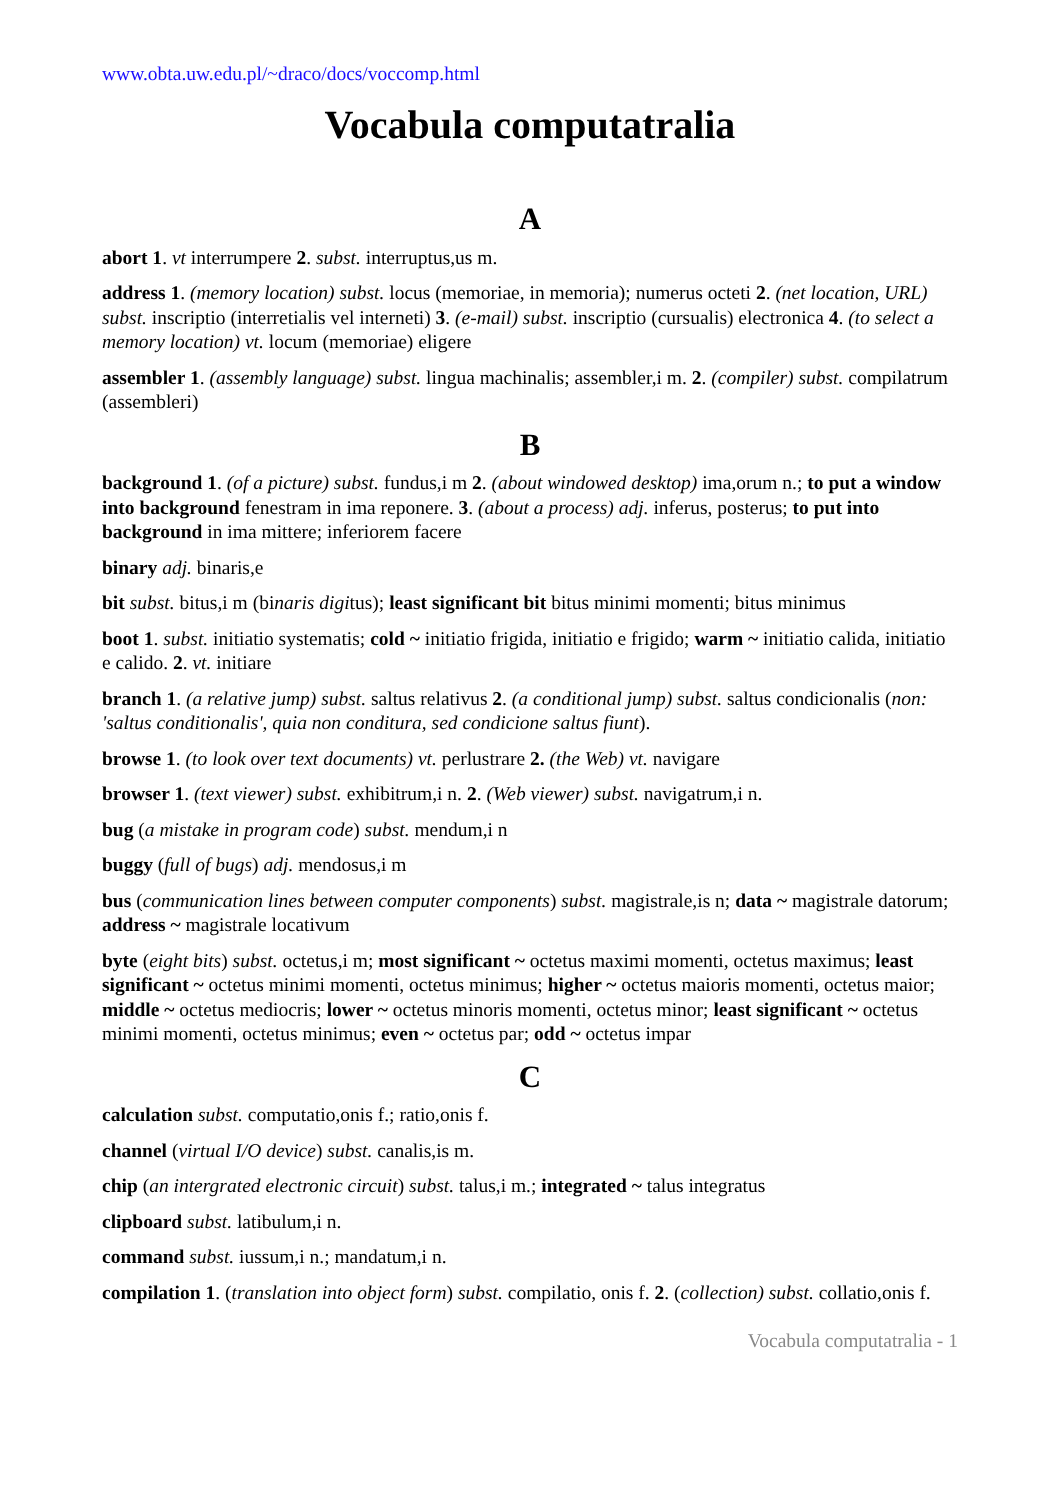www.obta.uw.edu.pl/~draco/docs/voccomp.html
Vocabula computatralia
A
abort 1. vt interrumpere 2. subst. interruptus,us m.
address 1. (memory location) subst. locus (memoriae, in memoria); numerus octeti 2. (net location, URL) subst. inscriptio (interretialis vel interneti) 3. (e-mail) subst. inscriptio (cursualis) electronica 4. (to select a memory location) vt. locum (memoriae) eligere
assembler 1. (assembly language) subst. lingua machinalis; assembler,i m. 2. (compiler) subst. compilatrum (assembleri)
B
background 1. (of a picture) subst. fundus,i m 2. (about windowed desktop) ima,orum n.; to put a window into background fenestram in ima reponere. 3. (about a process) adj. inferus, posterus; to put into background in ima mittere; inferiorem facere
binary adj. binaris,e
bit subst. bitus,i m (binaris digitus); least significant bit bitus minimi momenti; bitus minimus
boot 1. subst. initiatio systematis; cold ~ initiatio frigida, initiatio e frigido; warm ~ initiatio calida, initiatio e calido. 2. vt. initiare
branch 1. (a relative jump) subst. saltus relativus 2. (a conditional jump) subst. saltus condicionalis (non: 'saltus conditionalis', quia non conditura, sed condicione saltus fiunt).
browse 1. (to look over text documents) vt. perlustrare 2. (the Web) vt. navigare
browser 1. (text viewer) subst. exhibitrum,i n. 2. (Web viewer) subst. navigatrum,i n.
bug (a mistake in program code) subst. mendum,i n
buggy (full of bugs) adj. mendosus,i m
bus (communication lines between computer components) subst. magistrale,is n; data ~ magistrale datorum; address ~ magistrale locativum
byte (eight bits) subst. octetus,i m; most significant ~ octetus maximi momenti, octetus maximus; least significant ~ octetus minimi momenti, octetus minimus; higher ~ octetus maioris momenti, octetus maior; middle ~ octetus mediocris; lower ~ octetus minoris momenti, octetus minor; least significant ~ octetus minimi momenti, octetus minimus; even ~ octetus par; odd ~ octetus impar
C
calculation subst. computatio,onis f.; ratio,onis f.
channel (virtual I/O device) subst. canalis,is m.
chip (an intergrated electronic circuit) subst. talus,i m.; integrated ~ talus integratus
clipboard subst. latibulum,i n.
command subst. iussum,i n.; mandatum,i n.
compilation 1. (translation into object form) subst. compilatio, onis f. 2. (collection) subst. collatio,onis f.
Vocabula computatralia - 1